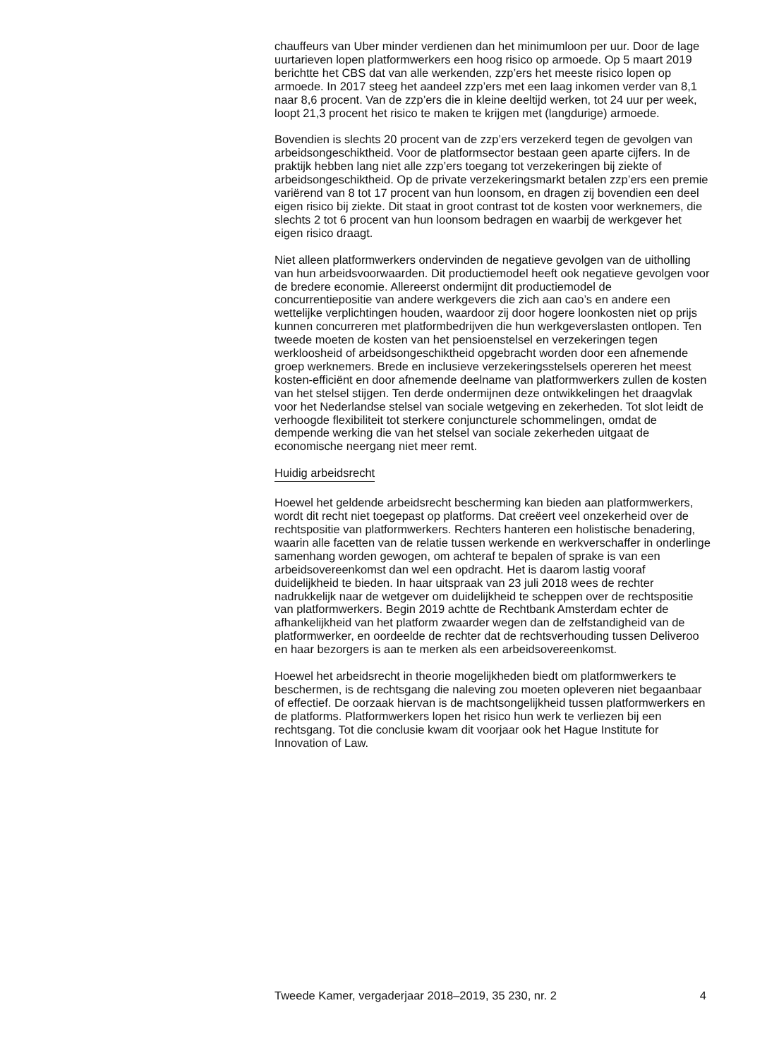chauffeurs van Uber minder verdienen dan het minimumloon per uur. Door de lage uurtarieven lopen platformwerkers een hoog risico op armoede. Op 5 maart 2019 berichtte het CBS dat van alle werkenden, zzp’ers het meeste risico lopen op armoede. In 2017 steeg het aandeel zzp’ers met een laag inkomen verder van 8,1 naar 8,6 procent. Van de zzp’ers die in kleine deeltijd werken, tot 24 uur per week, loopt 21,3 procent het risico te maken te krijgen met (langdurige) armoede.
Bovendien is slechts 20 procent van de zzp’ers verzekerd tegen de gevolgen van arbeidsongeschiktheid. Voor de platformsector bestaan geen aparte cijfers. In de praktijk hebben lang niet alle zzp’ers toegang tot verzekeringen bij ziekte of arbeidsongeschiktheid. Op de private verzekeringsmarkt betalen zzp’ers een premie variërend van 8 tot 17 procent van hun loonsom, en dragen zij bovendien een deel eigen risico bij ziekte. Dit staat in groot contrast tot de kosten voor werknemers, die slechts 2 tot 6 procent van hun loonsom bedragen en waarbij de werkgever het eigen risico draagt.
Niet alleen platformwerkers ondervinden de negatieve gevolgen van de uitholling van hun arbeidsvoorwaarden. Dit productiemodel heeft ook negatieve gevolgen voor de bredere economie. Allereerst ondermijnt dit productiemodel de concurrentiepositie van andere werkgevers die zich aan cao’s en andere een wettelijke verplichtingen houden, waardoor zij door hogere loonkosten niet op prijs kunnen concurreren met platformbedrijven die hun werkgeverslasten ontlopen. Ten tweede moeten de kosten van het pensioenstelsel en verzekeringen tegen werkloosheid of arbeidsongeschiktheid opgebracht worden door een afnemende groep werknemers. Brede en inclusieve verzekeringsstelsels opereren het meest kosten-efficiënt en door afnemende deelname van platformwerkers zullen de kosten van het stelsel stijgen. Ten derde ondermijnen deze ontwikkelingen het draagvlak voor het Nederlandse stelsel van sociale wetgeving en zekerheden. Tot slot leidt de verhoogde flexibiliteit tot sterkere conjuncturele schommelingen, omdat de dempende werking die van het stelsel van sociale zekerheden uitgaat de economische neergang niet meer remt.
Huidig arbeidsrecht
Hoewel het geldende arbeidsrecht bescherming kan bieden aan platformwerkers, wordt dit recht niet toegepast op platforms. Dat creëert veel onzekerheid over de rechtspositie van platformwerkers. Rechters hanteren een holistische benadering, waarin alle facetten van de relatie tussen werkende en werkverschaffer in onderlinge samenhang worden gewogen, om achteraf te bepalen of sprake is van een arbeidsovereenkomst dan wel een opdracht. Het is daarom lastig vooraf duidelijkheid te bieden. In haar uitspraak van 23 juli 2018 wees de rechter nadrukkelijk naar de wetgever om duidelijkheid te scheppen over de rechtspositie van platformwerkers. Begin 2019 achtte de Rechtbank Amsterdam echter de afhankelijkheid van het platform zwaarder wegen dan de zelfstandigheid van de platformwerker, en oordeelde de rechter dat de rechtsverhouding tussen Deliveroo en haar bezorgers is aan te merken als een arbeidsovereenkomst.
Hoewel het arbeidsrecht in theorie mogelijkheden biedt om platformwerkers te beschermen, is de rechtsgang die naleving zou moeten opleveren niet begaanbaar of effectief. De oorzaak hiervan is de machtsongelijkheid tussen platformwerkers en de platforms. Platformwerkers lopen het risico hun werk te verliezen bij een rechtsgang. Tot die conclusie kwam dit voorjaar ook het Hague Institute for Innovation of Law.
Tweede Kamer, vergaderjaar 2018–2019, 35 230, nr. 2 4